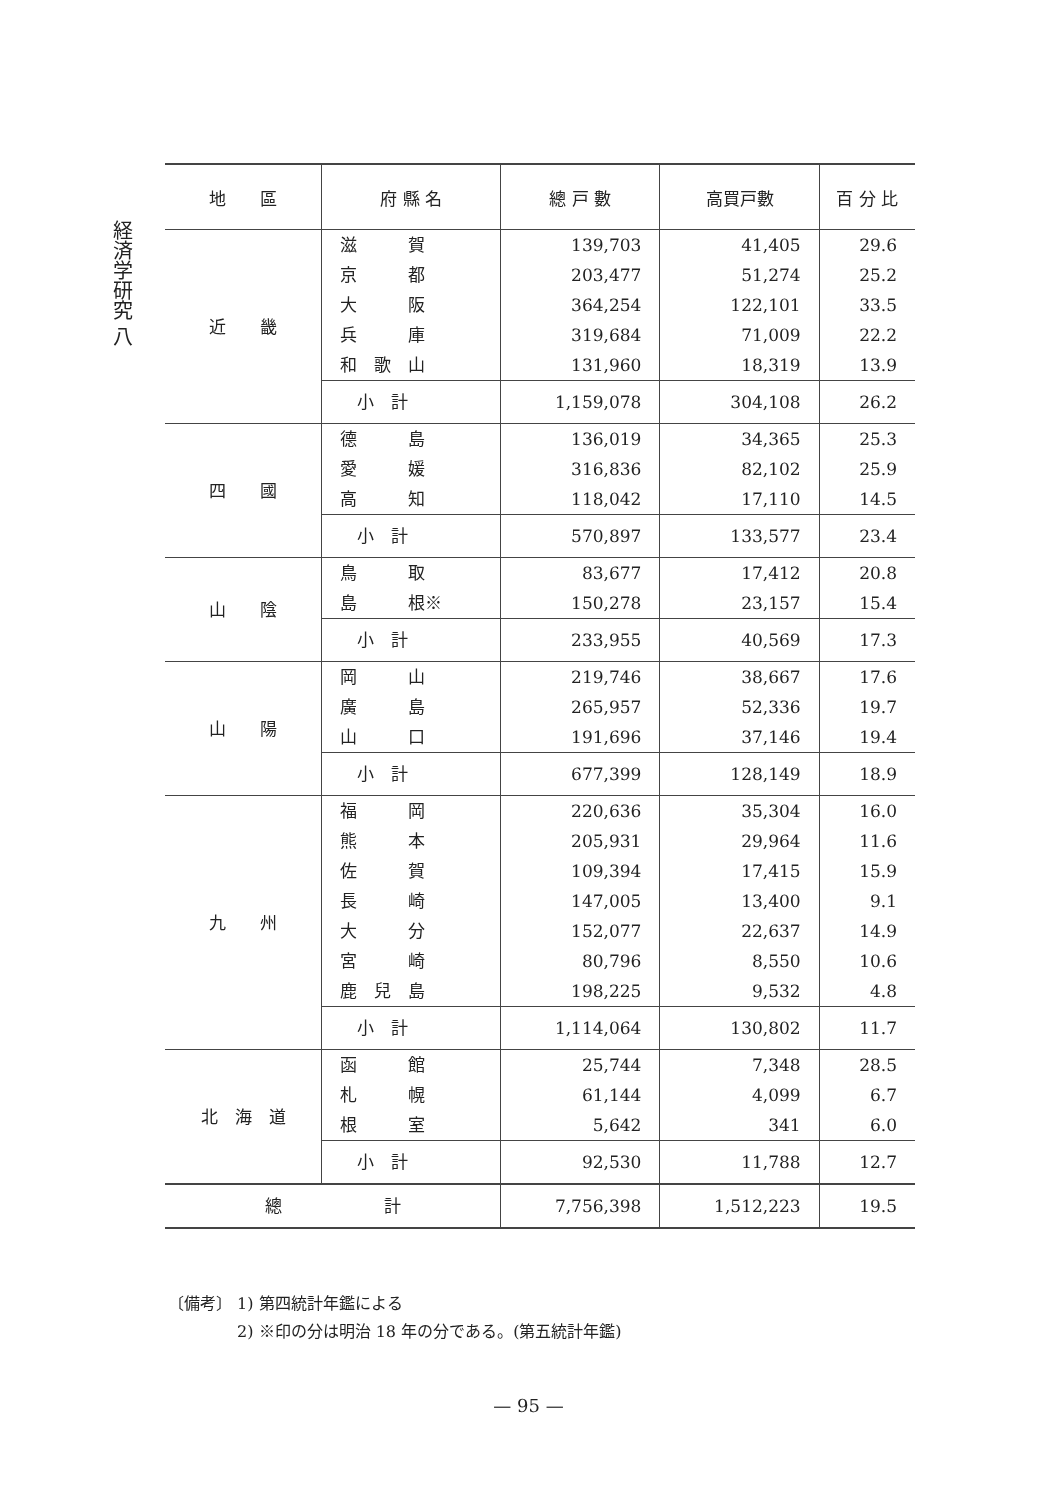経済学研究 八
| 地 區 | 府 縣 名 | 總 戸 數 | 高買戸數 | 百 分 比 |
| --- | --- | --- | --- | --- |
| 近 畿 | 滋 賀 | 139,703 | 41,405 | 29.6 |
| | 京 都 | 203,477 | 51,274 | 25.2 |
| | 大 阪 | 364,254 | 122,101 | 33.5 |
| | 兵 庫 | 319,684 | 71,009 | 22.2 |
| | 和 歌 山 | 131,960 | 18,319 | 13.9 |
| | 小 計 | 1,159,078 | 304,108 | 26.2 |
| 四 國 | 德 島 | 136,019 | 34,365 | 25.3 |
| | 愛 媛 | 316,836 | 82,102 | 25.9 |
| | 高 知 | 118,042 | 17,110 | 14.5 |
| | 小 計 | 570,897 | 133,577 | 23.4 |
| 山 陰 | 鳥 取 | 83,677 | 17,412 | 20.8 |
| | 島 根※ | 150,278 | 23,157 | 15.4 |
| | 小 計 | 233,955 | 40,569 | 17.3 |
| 山 陽 | 岡 山 | 219,746 | 38,667 | 17.6 |
| | 廣 島 | 265,957 | 52,336 | 19.7 |
| | 山 口 | 191,696 | 37,146 | 19.4 |
| | 小 計 | 677,399 | 128,149 | 18.9 |
| 九 州 | 福 岡 | 220,636 | 35,304 | 16.0 |
| | 熊 本 | 205,931 | 29,964 | 11.6 |
| | 佐 賀 | 109,394 | 17,415 | 15.9 |
| | 長 崎 | 147,005 | 13,400 | 9.1 |
| | 大 分 | 152,077 | 22,637 | 14.9 |
| | 宮 崎 | 80,796 | 8,550 | 10.6 |
| | 鹿 兒 島 | 198,225 | 9,532 | 4.8 |
| | 小 計 | 1,114,064 | 130,802 | 11.7 |
| 北 海 道 | 函 館 | 25,744 | 7,348 | 28.5 |
| | 札 幌 | 61,144 | 4,099 | 6.7 |
| | 根 室 | 5,642 | 341 | 6.0 |
| | 小 計 | 92,530 | 11,788 | 12.7 |
| 總 計 | | 7,756,398 | 1,512,223 | 19.5 |
〔備考〕 1) 第四統計年鑑による
　　　　 2) ※印の分は明治 18 年の分である。(第五統計年鑑)
— 95 —